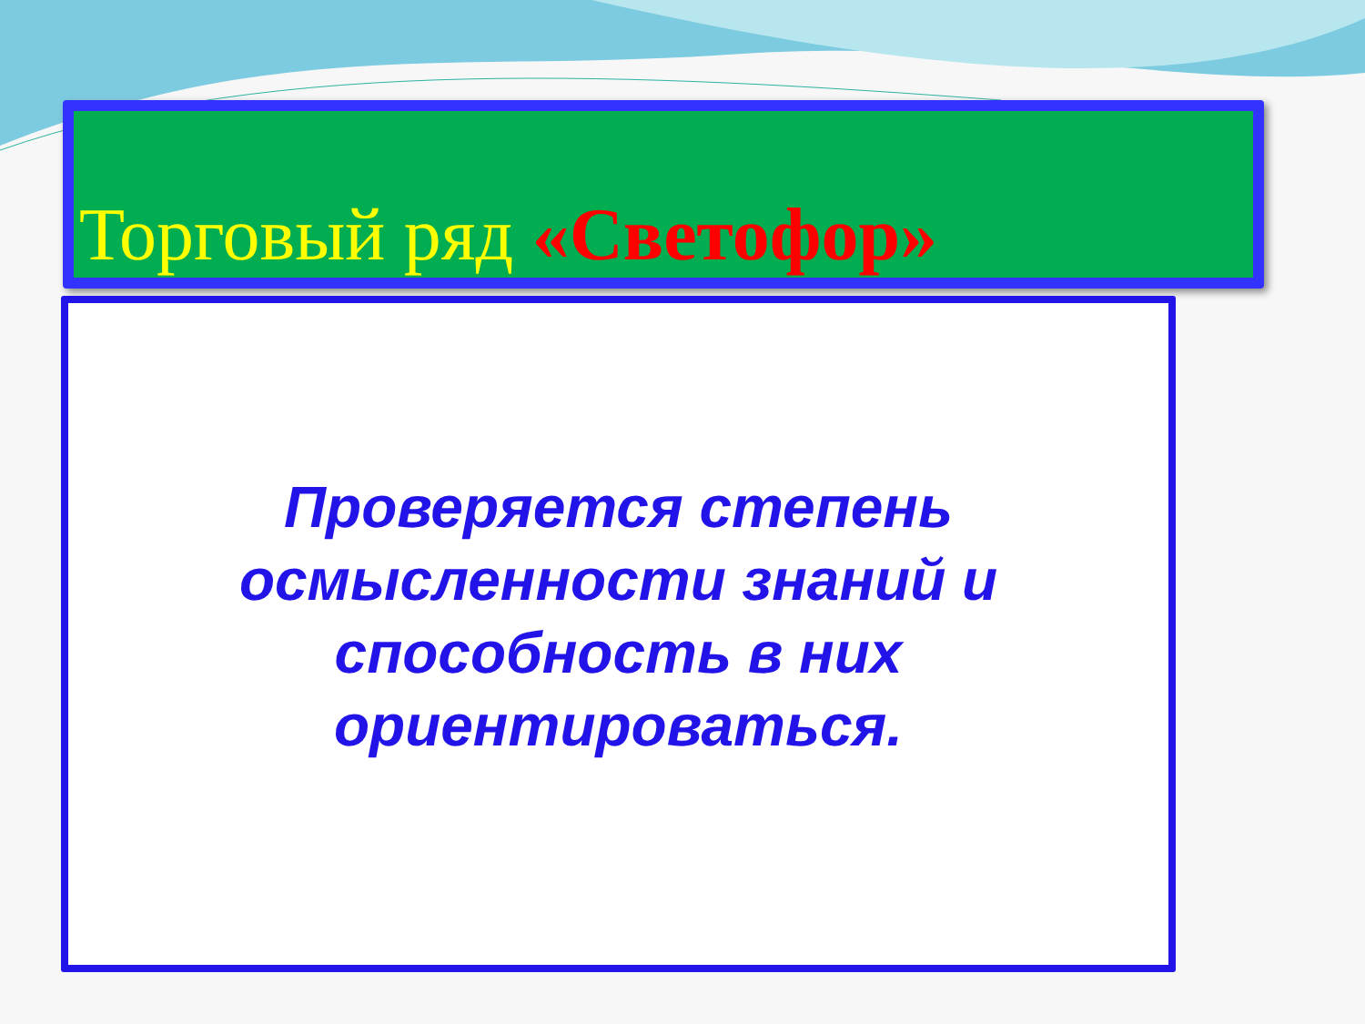Торговый ряд «Светофор»
Проверяется степень осмысленности знаний и способность в них ориентироваться.